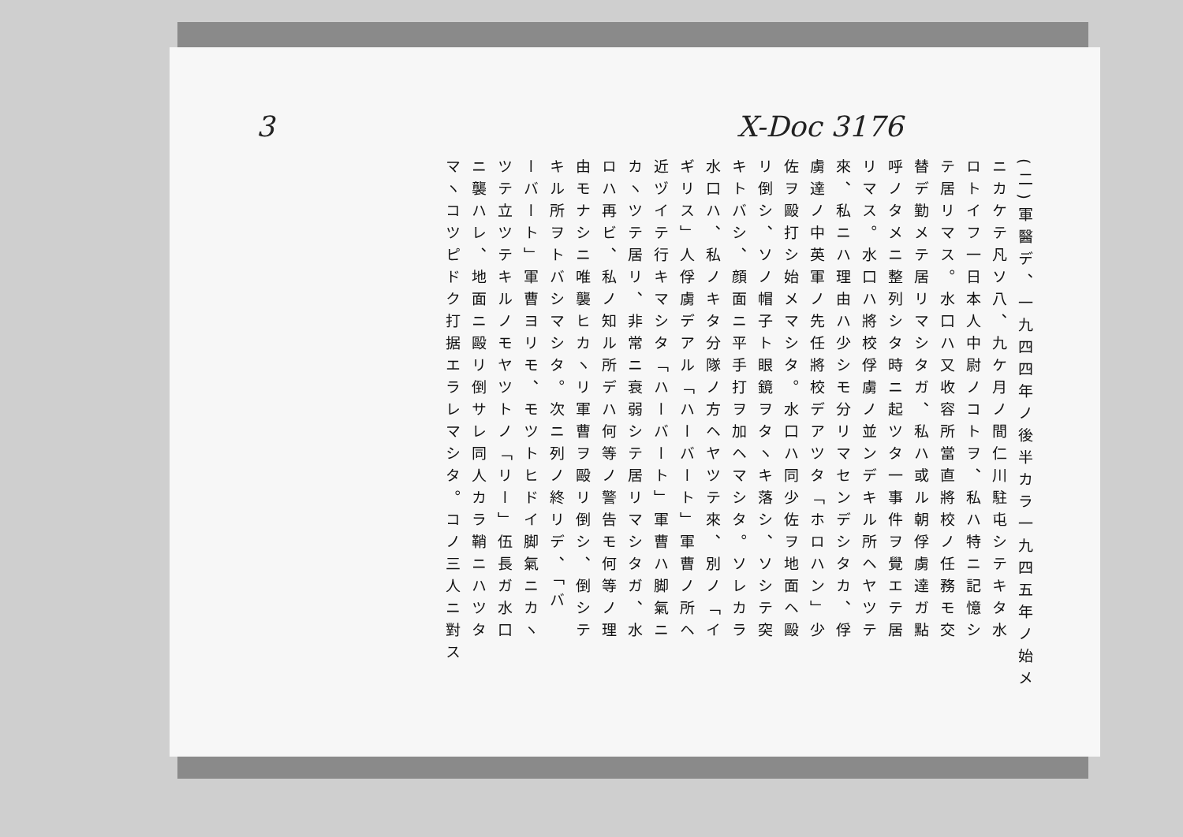3 X-Doc 3176
(二)軍醫デ、一九四四年ノ後半カラ一九四五年ノ始メ
ニカケテ凡ソ八、九ケ月ノ間仁川駐屯シテキタ水
ロトイフ一日本人中尉ノコトヲ、私ハ特ニ記憶シ
テ居リマス。水口ハ又收容所當直將校ノ任務モ交
替デ勤メテ居リマシタガ、私ハ或ル朝俘虜達ガ點
呼ノタメニ整列シタ時ニ起ツタ一事件ヲ覺エテ居
リマス。水口ハ將校俘虜ノ並ンデキル所ヘヤツテ
來、私ニハ理由ハ少シモ分リマセンデシタカ、俘
虜達ノ中英軍ノ先任將校デアツタ「ホロハン」少
佐ヲ毆打シ始メマシタ。水口ハ同少佐ヲ地面ヘ毆
リ倒シ、ソノ帽子ト眼鏡ヲタヽキ落シ、ソシテ突
キトバシ、顔面ニ平手打ヲ加ヘマシタ。ソレカラ
水口ハ、私ノキタ分隊ノ方ヘヤツテ來、別ノ「イ
ギリス」人俘虜デアル「ハーバート」軍曹ノ所ヘ
近ヅイテ行キマシタ「ハーバート」軍曹ハ脚氣ニ
カヽツテ居リ、非常ニ衰弱シテ居リマシタガ、水
ロハ再ビ、私ノ知ル所デハ何等ノ警告モ何等ノ理
由モナシニ唯襲ヒカヽリ軍曹ヲ毆リ倒シ、倒シテ
キル所ヲトバシマシタ。次ニ列ノ終リデ、「バ
ーバート」軍曹ヨリモ、モツトヒドイ脚氣ニカヽ
ツテ立ツテキルノモヤツトノ「リー」伍長ガ水口
ニ襲ハレ、地面ニ毆リ倒サレ同人カラ鞘ニハツタ
マヽコツピドク打据エラレマシタ。コノ三人ニ對ス